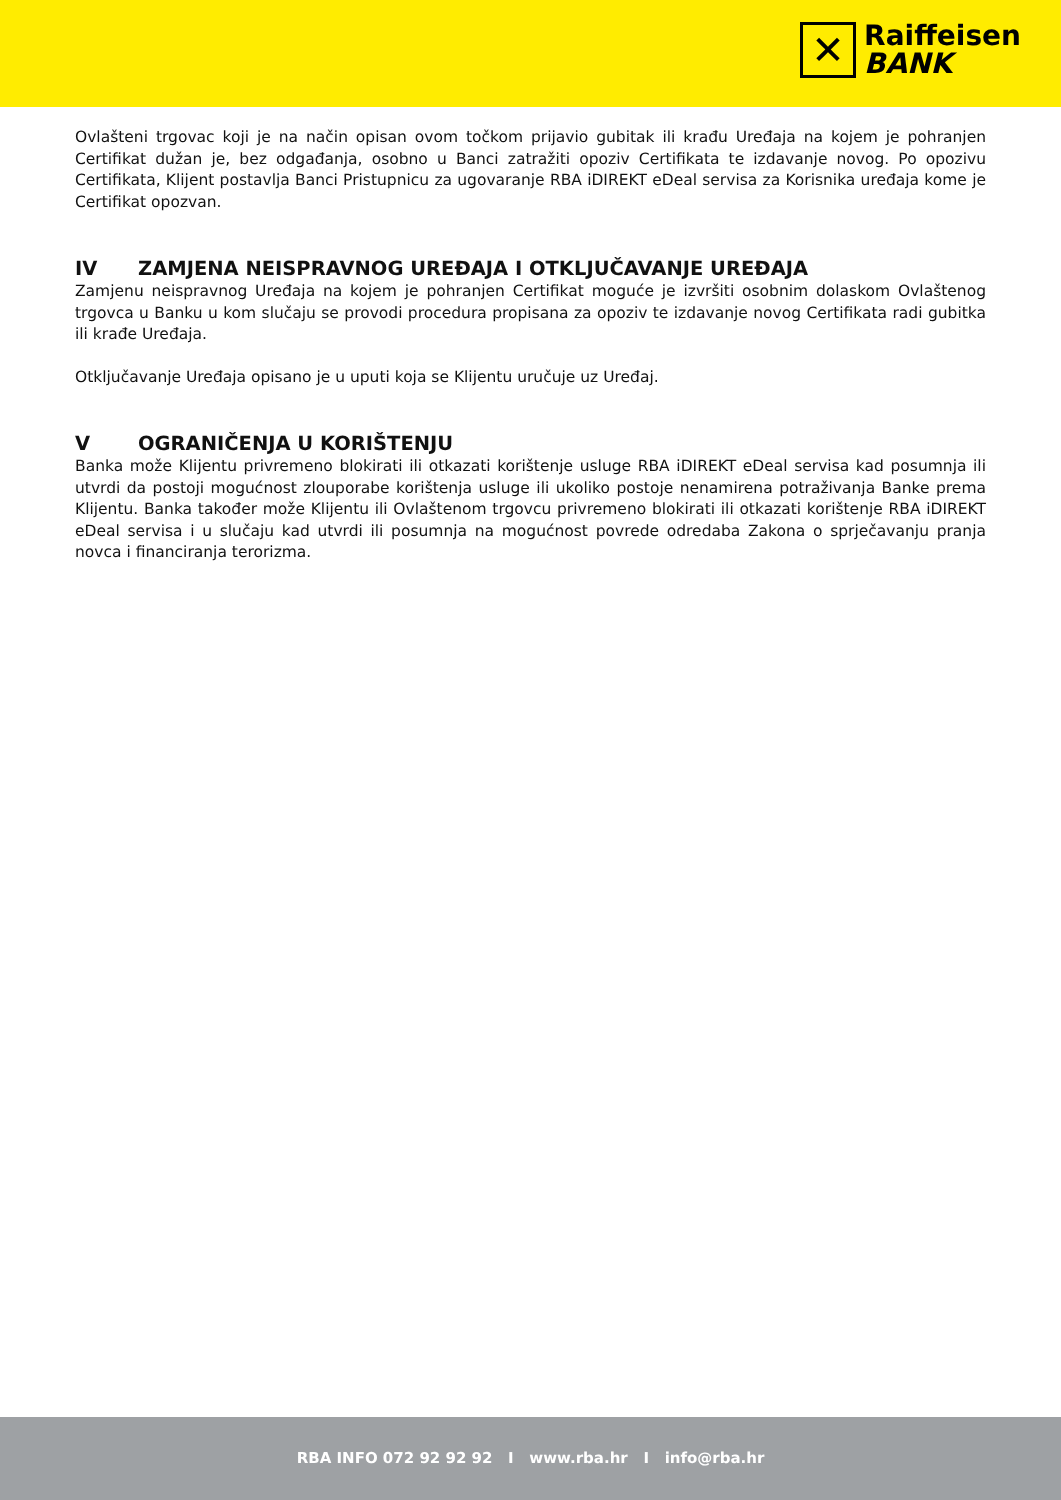✕
Raiffeisen
BANK
Ovlašteni trgovac koji je na način opisan ovom točkom prijavio gubitak ili krađu Uređaja na kojem je pohranjen Certifikat dužan je, bez odgađanja, osobno u Banci zatražiti opoziv Certifikata te izdavanje novog. Po opozivu Certifikata, Klijent postavlja Banci Pristupnicu za ugovaranje RBA iDIREKT eDeal servisa za Korisnika uređaja kome je Certifikat opozvan.
IV ZAMJENA NEISPRAVNOG UREĐAJA I OTKLJUČAVANJE UREĐAJA
Zamjenu neispravnog Uređaja na kojem je pohranjen Certifikat moguće je izvršiti osobnim dolaskom Ovlaštenog trgovca u Banku u kom slučaju se provodi procedura propisana za opoziv te izdavanje novog Certifikata radi gubitka ili krađe Uređaja.
Otključavanje Uređaja opisano je u uputi koja se Klijentu uručuje uz Uređaj.
V OGRANIČENJA U KORIŠTENJU
Banka može Klijentu privremeno blokirati ili otkazati korištenje usluge RBA iDIREKT eDeal servisa kad posumnja ili utvrdi da postoji mogućnost zlouporabe korištenja usluge ili ukoliko postoje nenamirena potraživanja Banke prema Klijentu. Banka također može Klijentu ili Ovlaštenom trgovcu privremeno blokirati ili otkazati korištenje RBA iDIREKT eDeal servisa i u slučaju kad utvrdi ili posumnja na mogućnost povrede odredaba Zakona o sprječavanju pranja novca i financiranja terorizma.
RBA INFO 072 92 92 92 I www.rba.hr I info@rba.hr